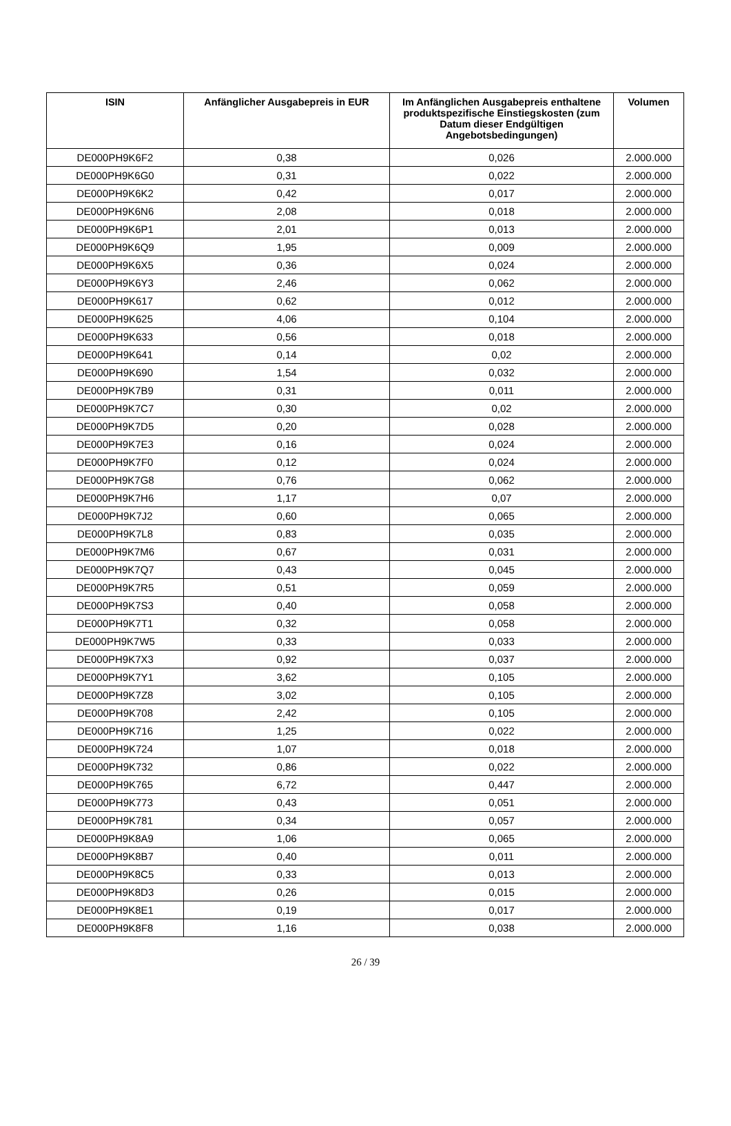| ISIN | Anfänglicher Ausgabepreis in EUR | Im Anfänglichen Ausgabepreis enthaltene produktspezifische Einstiegskosten (zum Datum dieser Endgültigen Angebotsbedingungen) | Volumen |
| --- | --- | --- | --- |
| DE000PH9K6F2 | 0,38 | 0,026 | 2.000.000 |
| DE000PH9K6G0 | 0,31 | 0,022 | 2.000.000 |
| DE000PH9K6K2 | 0,42 | 0,017 | 2.000.000 |
| DE000PH9K6N6 | 2,08 | 0,018 | 2.000.000 |
| DE000PH9K6P1 | 2,01 | 0,013 | 2.000.000 |
| DE000PH9K6Q9 | 1,95 | 0,009 | 2.000.000 |
| DE000PH9K6X5 | 0,36 | 0,024 | 2.000.000 |
| DE000PH9K6Y3 | 2,46 | 0,062 | 2.000.000 |
| DE000PH9K617 | 0,62 | 0,012 | 2.000.000 |
| DE000PH9K625 | 4,06 | 0,104 | 2.000.000 |
| DE000PH9K633 | 0,56 | 0,018 | 2.000.000 |
| DE000PH9K641 | 0,14 | 0,02 | 2.000.000 |
| DE000PH9K690 | 1,54 | 0,032 | 2.000.000 |
| DE000PH9K7B9 | 0,31 | 0,011 | 2.000.000 |
| DE000PH9K7C7 | 0,30 | 0,02 | 2.000.000 |
| DE000PH9K7D5 | 0,20 | 0,028 | 2.000.000 |
| DE000PH9K7E3 | 0,16 | 0,024 | 2.000.000 |
| DE000PH9K7F0 | 0,12 | 0,024 | 2.000.000 |
| DE000PH9K7G8 | 0,76 | 0,062 | 2.000.000 |
| DE000PH9K7H6 | 1,17 | 0,07 | 2.000.000 |
| DE000PH9K7J2 | 0,60 | 0,065 | 2.000.000 |
| DE000PH9K7L8 | 0,83 | 0,035 | 2.000.000 |
| DE000PH9K7M6 | 0,67 | 0,031 | 2.000.000 |
| DE000PH9K7Q7 | 0,43 | 0,045 | 2.000.000 |
| DE000PH9K7R5 | 0,51 | 0,059 | 2.000.000 |
| DE000PH9K7S3 | 0,40 | 0,058 | 2.000.000 |
| DE000PH9K7T1 | 0,32 | 0,058 | 2.000.000 |
| DE000PH9K7W5 | 0,33 | 0,033 | 2.000.000 |
| DE000PH9K7X3 | 0,92 | 0,037 | 2.000.000 |
| DE000PH9K7Y1 | 3,62 | 0,105 | 2.000.000 |
| DE000PH9K7Z8 | 3,02 | 0,105 | 2.000.000 |
| DE000PH9K708 | 2,42 | 0,105 | 2.000.000 |
| DE000PH9K716 | 1,25 | 0,022 | 2.000.000 |
| DE000PH9K724 | 1,07 | 0,018 | 2.000.000 |
| DE000PH9K732 | 0,86 | 0,022 | 2.000.000 |
| DE000PH9K765 | 6,72 | 0,447 | 2.000.000 |
| DE000PH9K773 | 0,43 | 0,051 | 2.000.000 |
| DE000PH9K781 | 0,34 | 0,057 | 2.000.000 |
| DE000PH9K8A9 | 1,06 | 0,065 | 2.000.000 |
| DE000PH9K8B7 | 0,40 | 0,011 | 2.000.000 |
| DE000PH9K8C5 | 0,33 | 0,013 | 2.000.000 |
| DE000PH9K8D3 | 0,26 | 0,015 | 2.000.000 |
| DE000PH9K8E1 | 0,19 | 0,017 | 2.000.000 |
| DE000PH9K8F8 | 1,16 | 0,038 | 2.000.000 |
26 / 39